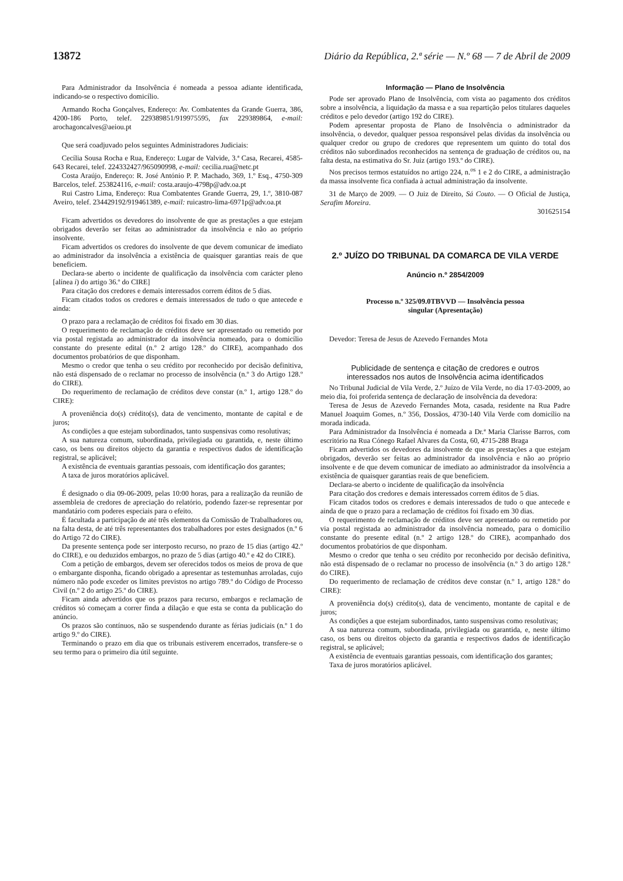13872 Diário da República, 2.ª série — N.º 68 — 7 de Abril de 2009
Para Administrador da Insolvência é nomeada a pessoa adiante identificada, indicando-se o respectivo domicílio.
Armando Rocha Gonçalves, Endereço: Av. Combatentes da Grande Guerra, 386, 4200-186 Porto, telef. 229389851/919975595, fax 229389864, e-mail: arochagoncalves@aeiou.pt
Que será coadjuvado pelos seguintes Administradores Judiciais:
Cecília Sousa Rocha e Rua, Endereço: Lugar de Valvide, 3.ª Casa, Recarei, 4585-643 Recarei, telef. 224332427/965090998, e-mail: cecilia.rua@netc.pt
Costa Araújo, Endereço: R. José António P. P. Machado, 369, 1.º Esq., 4750-309 Barcelos, telef. 253824116, e-mail: costa.araujo-4798p@adv.oa.pt
Rui Castro Lima, Endereço: Rua Combatentes Grande Guerra, 29, 1.º, 3810-087 Aveiro, telef. 234429192/919461389, e-mail: ruicastro-lima-6971p@adv.oa.pt
Ficam advertidos os devedores do insolvente de que as prestações a que estejam obrigados deverão ser feitas ao administrador da insolvência e não ao próprio insolvente.
Ficam advertidos os credores do insolvente de que devem comunicar de imediato ao administrador da insolvência a existência de quaisquer garantias reais de que beneficiem.
Declara-se aberto o incidente de qualificação da insolvência com carácter pleno [alínea i) do artigo 36.º do CIRE]
Para citação dos credores e demais interessados correm éditos de 5 dias.
Ficam citados todos os credores e demais interessados de tudo o que antecede e ainda:
O prazo para a reclamação de créditos foi fixado em 30 dias.
O requerimento de reclamação de créditos deve ser apresentado ou remetido por via postal registada ao administrador da insolvência nomeado, para o domicílio constante do presente edital (n.º 2 artigo 128.º do CIRE), acompanhado dos documentos probatórios de que disponham.
Mesmo o credor que tenha o seu crédito por reconhecido por decisão definitiva, não está dispensado de o reclamar no processo de insolvência (n.º 3 do Artigo 128.º do CIRE).
Do requerimento de reclamação de créditos deve constar (n.º 1, artigo 128.º do CIRE):
A proveniência do(s) crédito(s), data de vencimento, montante de capital e de juros;
As condições a que estejam subordinados, tanto suspensivas como resolutivas;
A sua natureza comum, subordinada, privilegiada ou garantida, e, neste último caso, os bens ou direitos objecto da garantia e respectivos dados de identificação registral, se aplicável;
A existência de eventuais garantias pessoais, com identificação dos garantes;
A taxa de juros moratórios aplicável.
É designado o dia 09-06-2009, pelas 10:00 horas, para a realização da reunião de assembleia de credores de apreciação do relatório, podendo fazer-se representar por mandatário com poderes especiais para o efeito.
É facultada a participação de até três elementos da Comissão de Trabalhadores ou, na falta desta, de até três representantes dos trabalhadores por estes designados (n.º 6 do Artigo 72 do CIRE).
Da presente sentença pode ser interposto recurso, no prazo de 15 dias (artigo 42.º do CIRE), e ou deduzidos embargos, no prazo de 5 dias (artigo 40.º e 42 do CIRE).
Com a petição de embargos, devem ser oferecidos todos os meios de prova de que o embargante disponha, ficando obrigado a apresentar as testemunhas arroladas, cujo número não pode exceder os limites previstos no artigo 789.º do Código de Processo Civil (n.º 2 do artigo 25.º do CIRE).
Ficam ainda advertidos que os prazos para recurso, embargos e reclamação de créditos só começam a correr finda a dilação e que esta se conta da publicação do anúncio.
Os prazos são contínuos, não se suspendendo durante as férias judiciais (n.º 1 do artigo 9.º do CIRE).
Terminando o prazo em dia que os tribunais estiverem encerrados, transfere-se o seu termo para o primeiro dia útil seguinte.
Informação — Plano de Insolvência
Pode ser aprovado Plano de Insolvência, com vista ao pagamento dos créditos sobre a insolvência, a liquidação da massa e a sua repartição pelos titulares daqueles créditos e pelo devedor (artigo 192 do CIRE).
Podem apresentar proposta de Plano de Insolvência o administrador da insolvência, o devedor, qualquer pessoa responsável pelas dívidas da insolvência ou qualquer credor ou grupo de credores que representem um quinto do total dos créditos não subordinados reconhecidos na sentença de graduação de créditos ou, na falta desta, na estimativa do Sr. Juiz (artigo 193.º do CIRE).
Nos precisos termos estatuídos no artigo 224, n.<sup>os</sup> 1 e 2 do CIRE, a administração da massa insolvente fica confiada à actual administração da insolvente.
31 de Março de 2009. — O Juiz de Direito, Sá Couto. — O Oficial de Justiça, Serafim Moreira.
301625154
2.º JUÍZO DO TRIBUNAL DA COMARCA DE VILA VERDE
Anúncio n.º 2854/2009
Processo n.º 325/09.0TBVVD — Insolvência pessoa
singular (Apresentação)
Devedor: Teresa de Jesus de Azevedo Fernandes Mota
Publicidade de sentença e citação de credores e outros
interessados nos autos de Insolvência acima identificados
No Tribunal Judicial de Vila Verde, 2.º Juízo de Vila Verde, no dia 17-03-2009, ao meio dia, foi proferida sentença de declaração de insolvência da devedora:
Teresa de Jesus de Azevedo Fernandes Mota, casada, residente na Rua Padre Manuel Joaquim Gomes, n.º 356, Dossãos, 4730-140 Vila Verde com domicílio na morada indicada.
Para Administrador da Insolvência é nomeada a Dr.ª Maria Clarisse Barros, com escritório na Rua Cónego Rafael Alvares da Costa, 60, 4715-288 Braga
Ficam advertidos os devedores da insolvente de que as prestações a que estejam obrigados, deverão ser feitas ao administrador da insolvência e não ao próprio insolvente e de que devem comunicar de imediato ao administrador da insolvência a existência de quaisquer garantias reais de que beneficiem.
Declara-se aberto o incidente de qualificação da insolvência
Para citação dos credores e demais interessados correm éditos de 5 dias.
Ficam citados todos os credores e demais interessados de tudo o que antecede e ainda de que o prazo para a reclamação de créditos foi fixado em 30 dias.
O requerimento de reclamação de créditos deve ser apresentado ou remetido por via postal registada ao administrador da insolvência nomeado, para o domicílio constante do presente edital (n.º 2 artigo 128.º do CIRE), acompanhado dos documentos probatórios de que disponham.
Mesmo o credor que tenha o seu crédito por reconhecido por decisão definitiva, não está dispensado de o reclamar no processo de insolvência (n.º 3 do artigo 128.º do CIRE).
Do requerimento de reclamação de créditos deve constar (n.º 1, artigo 128.º do CIRE):
A proveniência do(s) crédito(s), data de vencimento, montante de capital e de juros;
As condições a que estejam subordinados, tanto suspensivas como resolutivas;
A sua natureza comum, subordinada, privilegiada ou garantida, e, neste último caso, os bens ou direitos objecto da garantia e respectivos dados de identificação registral, se aplicável;
A existência de eventuais garantias pessoais, com identificação dos garantes;
Taxa de juros moratórios aplicável.